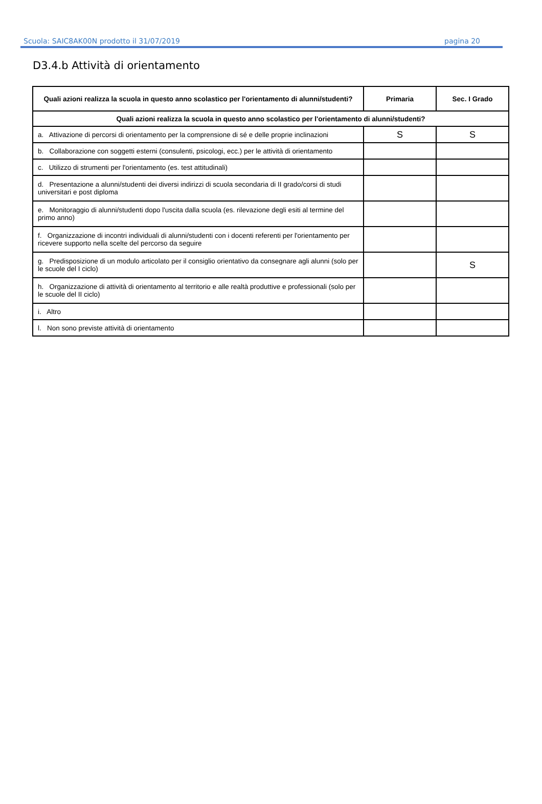Scuola: SAIC8AK00N prodotto il 31/07/2019 pagina 20
D3.4.b Attività di orientamento
| Quali azioni realizza la scuola in questo anno scolastico per l'orientamento di alunni/studenti? | Primaria | Sec. I Grado |
| --- | --- | --- |
| Quali azioni realizza la scuola in questo anno scolastico per l'orientamento di alunni/studenti? | | |
| a. Attivazione di percorsi di orientamento per la comprensione di sé e delle proprie inclinazioni | S | S |
| b. Collaborazione con soggetti esterni (consulenti, psicologi, ecc.) per le attività di orientamento | | |
| c. Utilizzo di strumenti per l'orientamento (es. test attitudinali) | | |
| d. Presentazione a alunni/studenti dei diversi indirizzi di scuola secondaria di II grado/corsi di studi universitari e post diploma | | |
| e. Monitoraggio di alunni/studenti dopo l'uscita dalla scuola (es. rilevazione degli esiti al termine del primo anno) | | |
| f. Organizzazione di incontri individuali di alunni/studenti con i docenti referenti per l'orientamento per ricevere supporto nella scelte del percorso da seguire | | |
| g. Predisposizione di un modulo articolato per il consiglio orientativo da consegnare agli alunni (solo per le scuole del I ciclo) | | S |
| h. Organizzazione di attività di orientamento al territorio e alle realtà produttive e professionali (solo per le scuole del II ciclo) | | |
| i. Altro | | |
| l. Non sono previste attività di orientamento | | |